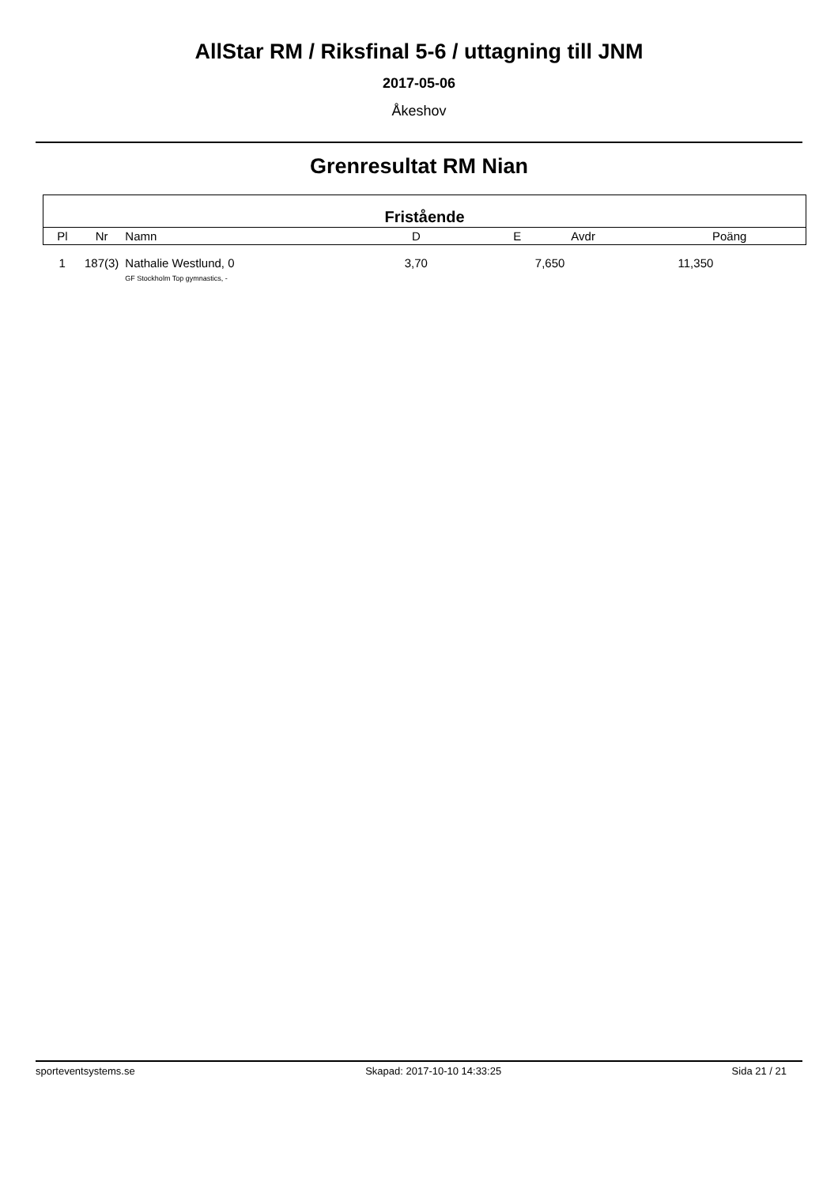AllStar RM / Riksfinal 5-6 / uttagning till JNM
2017-05-06
Åkeshov
Grenresultat RM Nian
| Fristående | | | | | | |
| --- | --- | --- | --- | --- | --- | --- |
| Pl | Nr | Namn | D | E | Avdr | Poäng |
| 1 | 187(3) | Nathalie Westlund, 0 GF Stockholm Top gymnastics, - | 3,70 | 7,650 | | 11,350 |
sporteventsystems.se Skapad: 2017-10-10 14:33:25 Sida 21 / 21